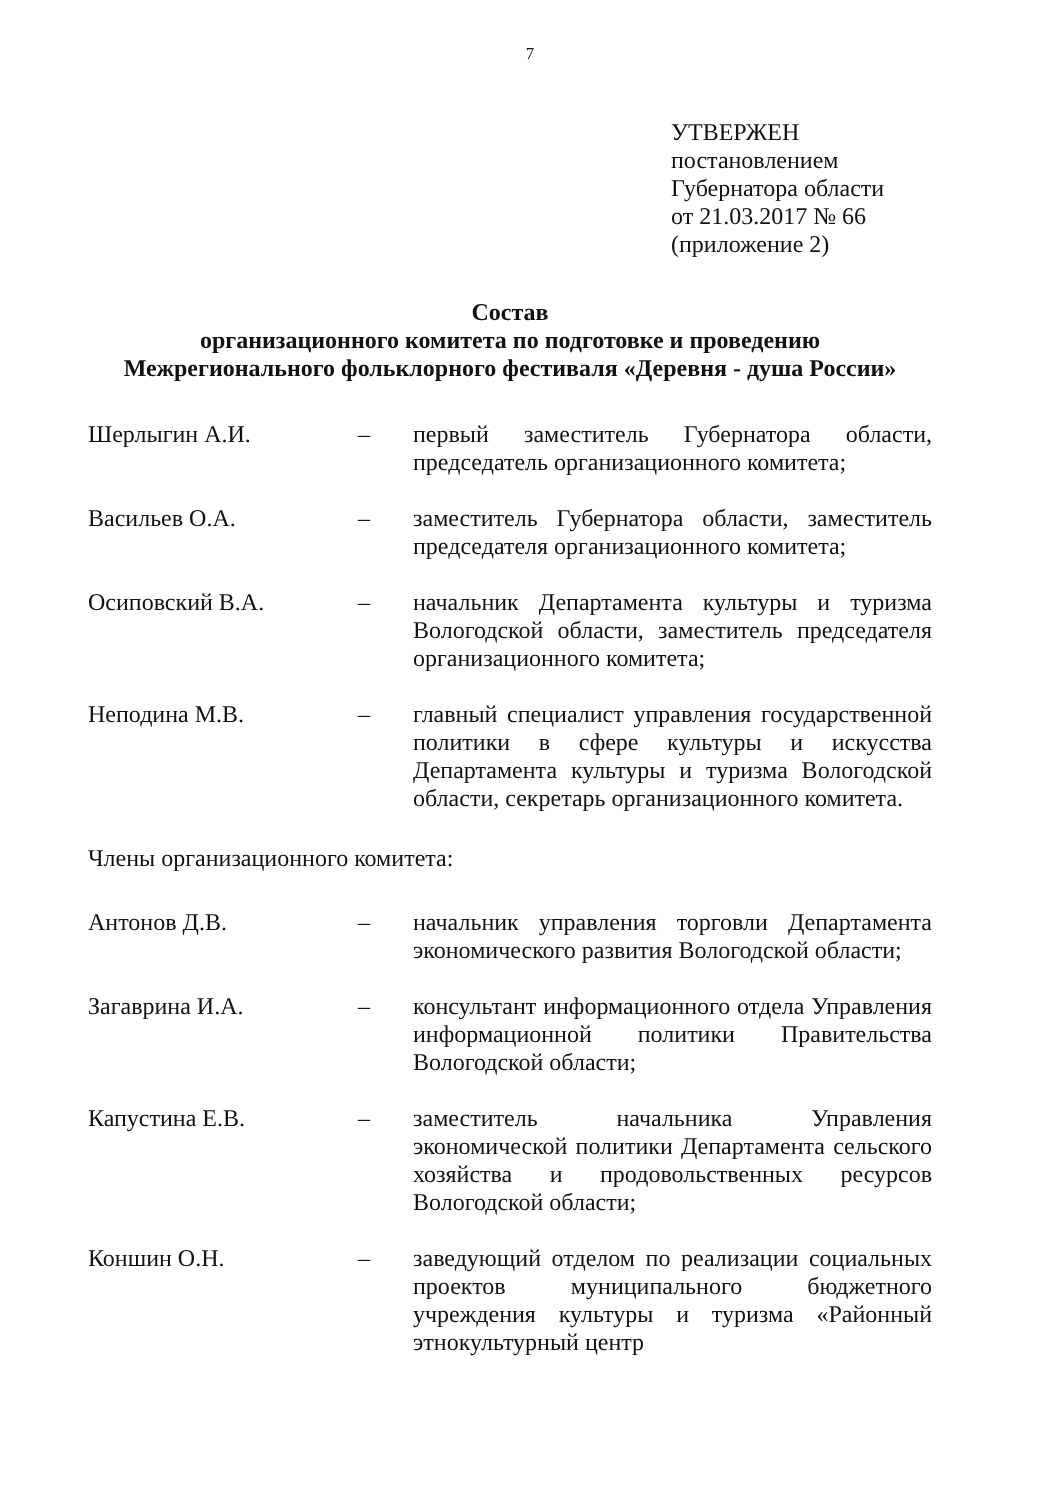7
УТВЕРЖЕН
постановлением
Губернатора области
от 21.03.2017 № 66
(приложение 2)
Состав
организационного комитета по подготовке и проведению
Межрегионального фольклорного фестиваля «Деревня - душа России»
| Шерлыгин А.И. | – | первый заместитель Губернатора области, председатель организационного комитета; |
| Васильев О.А. | – | заместитель Губернатора области, заместитель председателя организационного комитета; |
| Осиповский В.А. | – | начальник Департамента культуры и туризма Вологодской области, заместитель председателя организационного комитета; |
| Неподина М.В. | – | главный специалист управления государственной политики в сфере культуры и искусства Департамента культуры и туризма Вологодской области, секретарь организационного комитета. |
Члены организационного комитета:
| Антонов Д.В. | – | начальник управления торговли Департамента экономического развития Вологодской области; |
| Загаврина И.А. | – | консультант информационного отдела Управления информационной политики Правительства Вологодской области; |
| Капустина Е.В. | – | заместитель начальника Управления экономической политики Департамента сельского хозяйства и продовольственных ресурсов Вологодской области; |
| Коншин О.Н. | – | заведующий отделом по реализации социальных проектов муниципального бюджетного учреждения культуры и туризма «Районный этнокультурный центр |